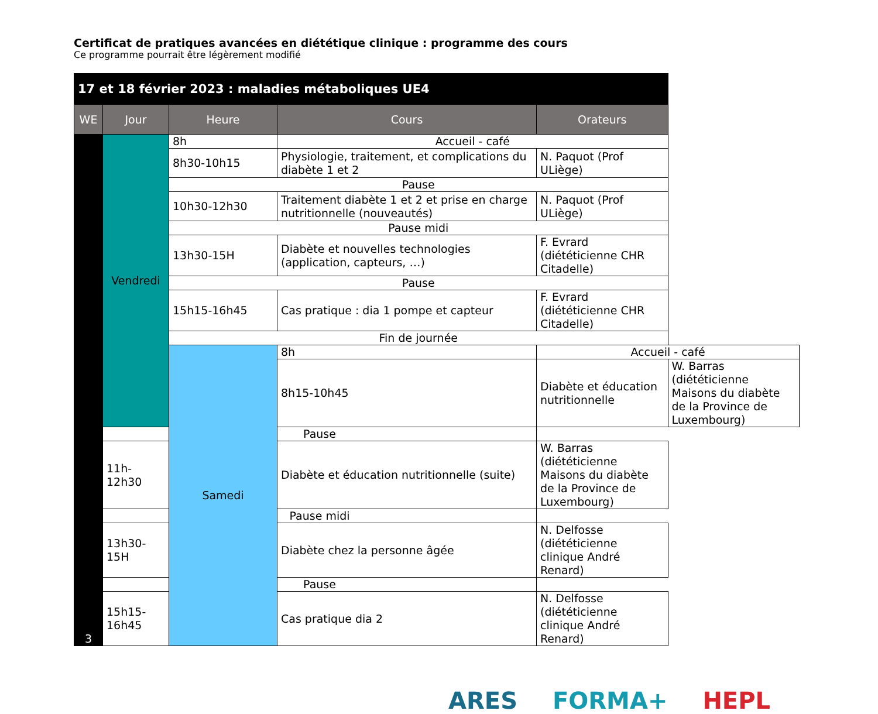Certificat de pratiques avancées en diététique clinique : programme des cours
Ce programme pourrait être légèrement modifié
| 17 et 18 février 2023 : maladies métaboliques UE4 | | | | | |
| --- | --- | --- | --- | --- | --- |
| WE | Jour | Heure | Cours | Orateurs | |
| 3 | Vendredi | 8h | Accueil - café | | |
| | | 8h30-10h15 | Physiologie, traitement, et complications du diabète 1 et 2 | N. Paquot (Prof ULiège) | |
| | | Pause | | | |
| | | 10h30-12h30 | Traitement diabète 1 et 2 et prise en charge nutritionnelle (nouveautés) | N. Paquot (Prof ULiège) | |
| | | Pause midi | | | |
| | | 13h30-15H | Diabète et nouvelles technologies (application, capteurs, …) | F. Evrard (diététicienne CHR Citadelle) | |
| | | Pause | | | |
| | | 15h15-16h45 | Cas pratique : dia 1 pompe et capteur | F. Evrard (diététicienne CHR Citadelle) | |
| | | Fin de journée | | | |
| | | Samedi | 8h | Accueil - café | |
| | | | 8h15-10h45 | Diabète et éducation nutritionnelle | W. Barras (diététicienne Maisons du diabète de la Province de Luxembourg) |
| | Pause | | | | |
| | 11h-12h30 | | Diabète et éducation nutritionnelle (suite) | W. Barras (diététicienne Maisons du diabète de la Province de Luxembourg) | |
| | Pause midi | | | | |
| | 13h30-15H | | Diabète chez la personne âgée | N. Delfosse (diététicienne clinique André Renard) | |
| | Pause | | | | |
| | 15h15-16h45 | | Cas pratique dia 2 | N. Delfosse (diététicienne clinique André Renard) | |
ARES FORMA+ HEPL